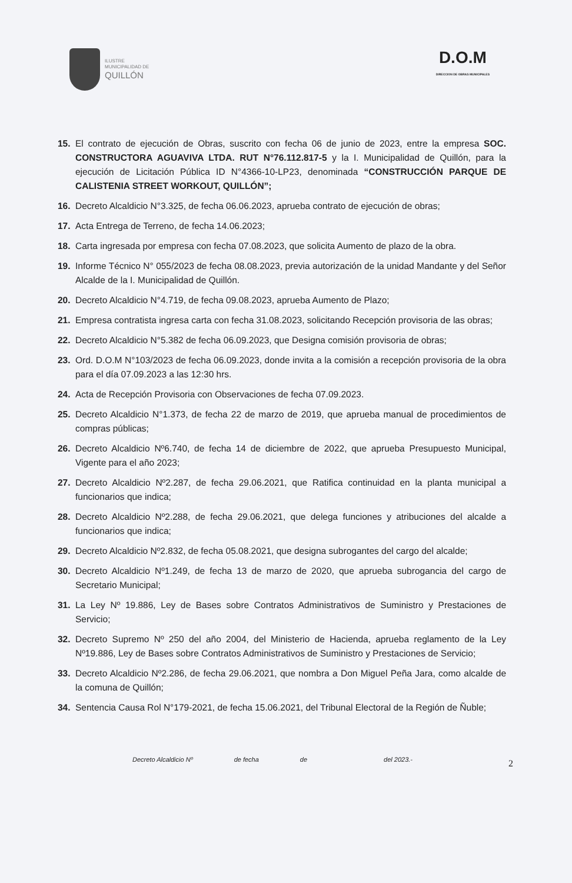ILUSTRE
MUNICIPALIDAD DE
QUILLÓN
D.O.M
DIRECCION DE OBRAS MUNICIPALES
15. El contrato de ejecución de Obras, suscrito con fecha 06 de junio de 2023, entre la empresa SOC. CONSTRUCTORA AGUAVIVA LTDA. RUT N°76.112.817-5 y la I. Municipalidad de Quillón, para la ejecución de Licitación Pública ID N°4366-10-LP23, denominada “CONSTRUCCIÓN PARQUE DE CALISTENIA STREET WORKOUT, QUILLÓN”;
16. Decreto Alcaldicio N°3.325, de fecha 06.06.2023, aprueba contrato de ejecución de obras;
17. Acta Entrega de Terreno, de fecha 14.06.2023;
18. Carta ingresada por empresa con fecha 07.08.2023, que solicita Aumento de plazo de la obra.
19. Informe Técnico N° 055/2023 de fecha 08.08.2023, previa autorización de la unidad Mandante y del Señor Alcalde de la I. Municipalidad de Quillón.
20. Decreto Alcaldicio N°4.719, de fecha 09.08.2023, aprueba Aumento de Plazo;
21. Empresa contratista ingresa carta con fecha 31.08.2023, solicitando Recepción provisoria de las obras;
22. Decreto Alcaldicio N°5.382 de fecha 06.09.2023, que Designa comisión provisoria de obras;
23. Ord. D.O.M N°103/2023 de fecha 06.09.2023, donde invita a la comisión a recepción provisoria de la obra para el día 07.09.2023 a las 12:30 hrs.
24. Acta de Recepción Provisoria con Observaciones de fecha 07.09.2023.
25. Decreto Alcaldicio N°1.373, de fecha 22 de marzo de 2019, que aprueba manual de procedimientos de compras públicas;
26. Decreto Alcaldicio Nº6.740, de fecha 14 de diciembre de 2022, que aprueba Presupuesto Municipal, Vigente para el año 2023;
27. Decreto Alcaldicio Nº2.287, de fecha 29.06.2021, que Ratifica continuidad en la planta municipal a funcionarios que indica;
28. Decreto Alcaldicio Nº2.288, de fecha 29.06.2021, que delega funciones y atribuciones del alcalde a funcionarios que indica;
29. Decreto Alcaldicio Nº2.832, de fecha 05.08.2021, que designa subrogantes del cargo del alcalde;
30. Decreto Alcaldicio Nº1.249, de fecha 13 de marzo de 2020, que aprueba subrogancia del cargo de Secretario Municipal;
31. La Ley Nº 19.886, Ley de Bases sobre Contratos Administrativos de Suministro y Prestaciones de Servicio;
32. Decreto Supremo Nº 250 del año 2004, del Ministerio de Hacienda, aprueba reglamento de la Ley Nº19.886, Ley de Bases sobre Contratos Administrativos de Suministro y Prestaciones de Servicio;
33. Decreto Alcaldicio Nº2.286, de fecha 29.06.2021, que nombra a Don Miguel Peña Jara, como alcalde de la comuna de Quillón;
34. Sentencia Causa Rol N°179-2021, de fecha 15.06.2021, del Tribunal Electoral de la Región de Ñuble;
2
Decreto Alcaldicio Nº de fecha de del 2023.-